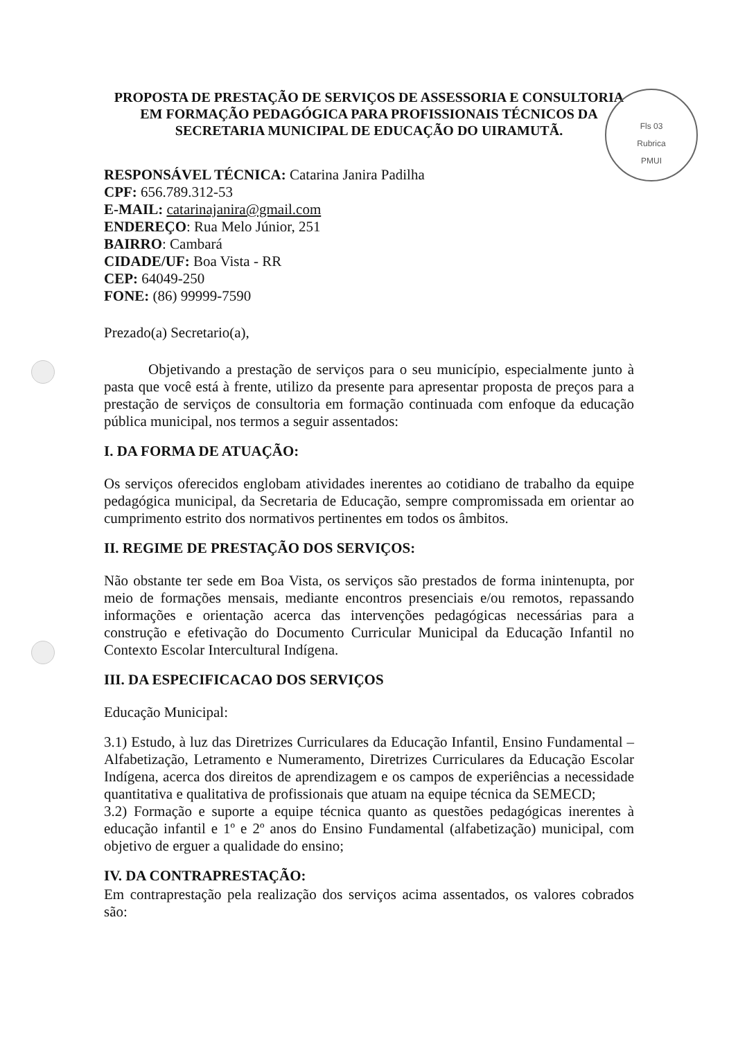Fls 03
Rubrica
PMUI
PROPOSTA DE PRESTAÇÃO DE SERVIÇOS DE ASSESSORIA E CONSULTORIA EM FORMAÇÃO PEDAGÓGICA PARA PROFISSIONAIS TÉCNICOS DA SECRETARIA MUNICIPAL DE EDUCAÇÃO DO UIRAMUTÃ.
RESPONSÁVEL TÉCNICA: Catarina Janira Padilha
CPF: 656.789.312-53
E-MAIL: catarinajanira@gmail.com
ENDEREÇO: Rua Melo Júnior, 251
BAIRRO: Cambará
CIDADE/UF: Boa Vista - RR
CEP: 64049-250
FONE: (86) 99999-7590
Prezado(a) Secretario(a),
Objetivando a prestação de serviços para o seu município, especialmente junto à pasta que você está à frente, utilizo da presente para apresentar proposta de preços para a prestação de serviços de consultoria em formação continuada com enfoque da educação pública municipal, nos termos a seguir assentados:
I. DA FORMA DE ATUAÇÃO:
Os serviços oferecidos englobam atividades inerentes ao cotidiano de trabalho da equipe pedagógica municipal, da Secretaria de Educação, sempre compromissada em orientar ao cumprimento estrito dos normativos pertinentes em todos os âmbitos.
II. REGIME DE PRESTAÇÃO DOS SERVIÇOS:
Não obstante ter sede em Boa Vista, os serviços são prestados de forma inintenupta, por meio de formações mensais, mediante encontros presenciais e/ou remotos, repassando informações e orientação acerca das intervenções pedagógicas necessárias para a construção e efetivação do Documento Curricular Municipal da Educação Infantil no Contexto Escolar Intercultural Indígena.
III. DA ESPECIFICACAO DOS SERVIÇOS
Educação Municipal:
3.1) Estudo, à luz das Diretrizes Curriculares da Educação Infantil, Ensino Fundamental – Alfabetização, Letramento e Numeramento, Diretrizes Curriculares da Educação Escolar Indígena, acerca dos direitos de aprendizagem e os campos de experiências a necessidade quantitativa e qualitativa de profissionais que atuam na equipe técnica da SEMECD;
3.2) Formação e suporte a equipe técnica quanto as questões pedagógicas inerentes à educação infantil e 1º e 2º anos do Ensino Fundamental (alfabetização) municipal, com objetivo de erguer a qualidade do ensino;
IV. DA CONTRAPRESTAÇÃO:
Em contraprestação pela realização dos serviços acima assentados, os valores cobrados são: